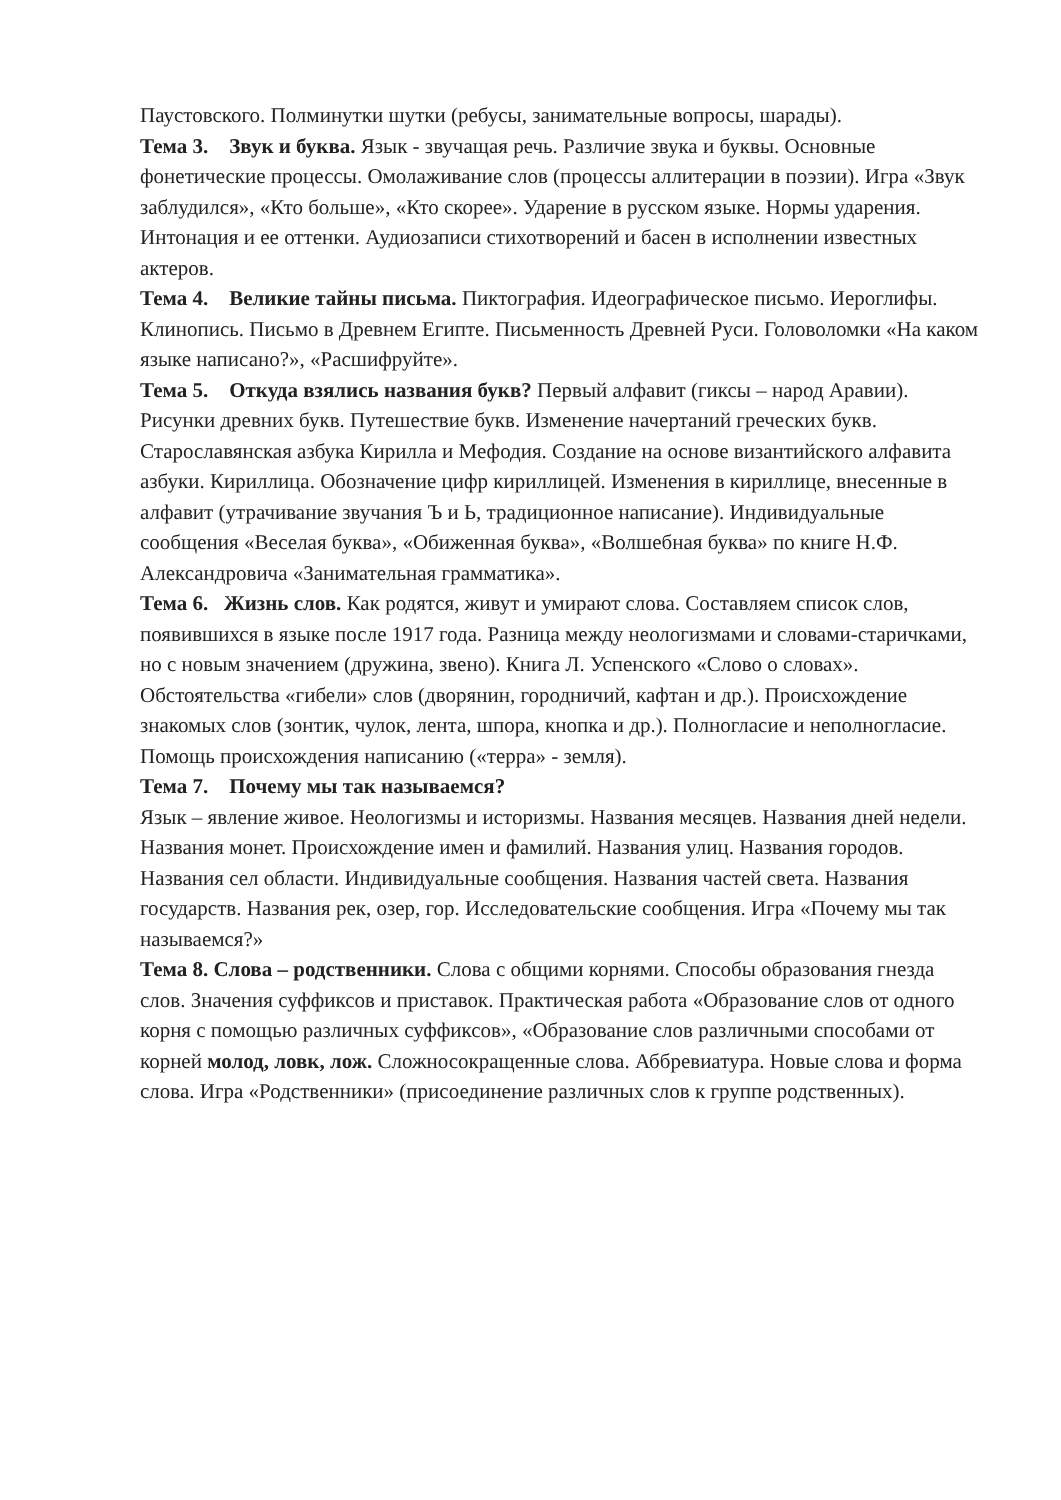Паустовского. Полминутки шутки (ребусы, занимательные вопросы, шарады).
Тема 3. Звук и буква. Язык - звучащая речь. Различие звука и буквы. Основные фонетические процессы. Омолаживание слов (процессы аллитерации в поэзии). Игра «Звук заблудился», «Кто больше», «Кто скорее». Ударение в русском языке. Нормы ударения. Интонация и ее оттенки. Аудиозаписи стихотворений и басен в исполнении известных актеров.
Тема 4. Великие тайны письма. Пиктография. Идеографическое письмо. Иероглифы. Клинопись. Письмо в Древнем Египте. Письменность Древней Руси. Головоломки «На каком языке написано?», «Расшифруйте».
Тема 5. Откуда взялись названия букв? Первый алфавит (гиксы – народ Аравии). Рисунки древних букв. Путешествие букв. Изменение начертаний греческих букв. Старославянская азбука Кирилла и Мефодия. Создание на основе византийского алфавита азбуки. Кириллица. Обозначение цифр кириллицей. Изменения в кириллице, внесенные в алфавит (утрачивание звучания Ъ и Ь, традиционное написание). Индивидуальные сообщения «Веселая буква», «Обиженная буква», «Волшебная буква» по книге Н.Ф. Александровича «Занимательная грамматика».
Тема 6. Жизнь слов. Как родятся, живут и умирают слова. Составляем список слов, появившихся в языке после 1917 года. Разница между неологизмами и словами-старичками, но с новым значением (дружина, звено). Книга Л. Успенского «Слово о словах». Обстоятельства «гибели» слов (дворянин, городничий, кафтан и др.). Происхождение знакомых слов (зонтик, чулок, лента, шпора, кнопка и др.). Полногласие и неполногласие. Помощь происхождения написанию («терра» - земля).
Тема 7. Почему мы так называемся?
Язык – явление живое. Неологизмы и историзмы. Названия месяцев. Названия дней недели. Названия монет. Происхождение имен и фамилий. Названия улиц. Названия городов. Названия сел области. Индивидуальные сообщения. Названия частей света. Названия государств. Названия рек, озер, гор. Исследовательские сообщения. Игра «Почему мы так называемся?»
Тема 8. Слова – родственники. Слова с общими корнями. Способы образования гнезда слов. Значения суффиксов и приставок. Практическая работа «Образование слов от одного корня с помощью различных суффиксов», «Образование слов различными способами от корней молод, ловк, лож. Сложносокращенные слова. Аббревиатура. Новые слова и форма слова. Игра «Родственники» (присоединение различных слов к группе родственных).